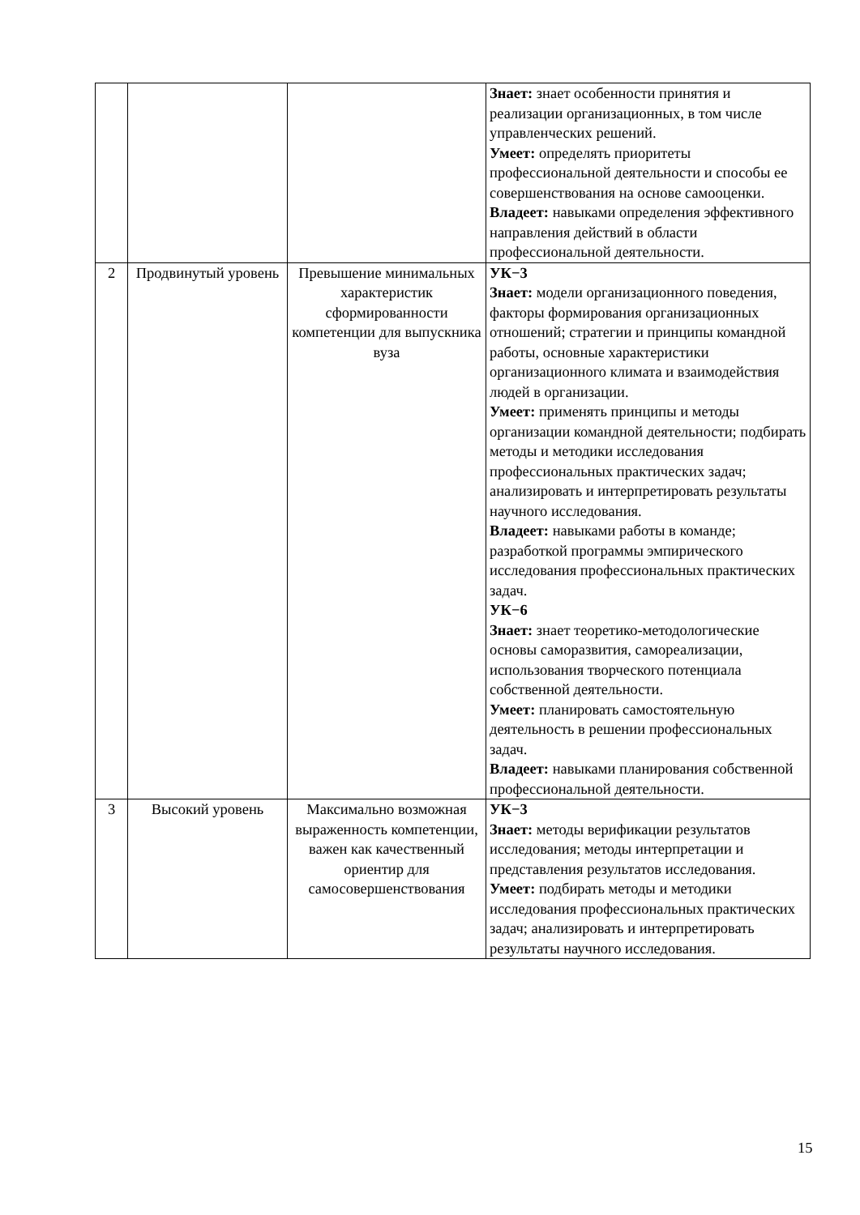| | | | Знает: знает особенности принятия и реализации организационных, в том числе управленческих решений. Умеет: определять приоритеты профессиональной деятельности и способы ее совершенствования на основе самооценки. Владеет: навыками определения эффективного направления действий в области профессиональной деятельности. |
| 2 | Продвинутый уровень | Превышение минимальных характеристик сформированности компетенции для выпускника вуза | УК−3 Знает: модели организационного поведения, факторы формирования организационных отношений; стратегии и принципы командной работы, основные характеристики организационного климата и взаимодействия людей в организации. Умеет: применять принципы и методы организации командной деятельности; подбирать методы и методики исследования профессиональных практических задач; анализировать и интерпретировать результаты научного исследования. Владеет: навыками работы в команде; разработкой программы эмпирического исследования профессиональных практических задач. УК−6 Знает: знает теоретико-методологические основы саморазвития, самореализации, использования творческого потенциала собственной деятельности. Умеет: планировать самостоятельную деятельность в решении профессиональных задач. Владеет: навыками планирования собственной профессиональной деятельности. |
| 3 | Высокий уровень | Максимально возможная выраженность компетенции, важен как качественный ориентир для самосовершенствования | УК−3 Знает: методы верификации результатов исследования; методы интерпретации и представления результатов исследования. Умеет: подбирать методы и методики исследования профессиональных практических задач; анализировать и интерпретировать результаты научного исследования. |
15